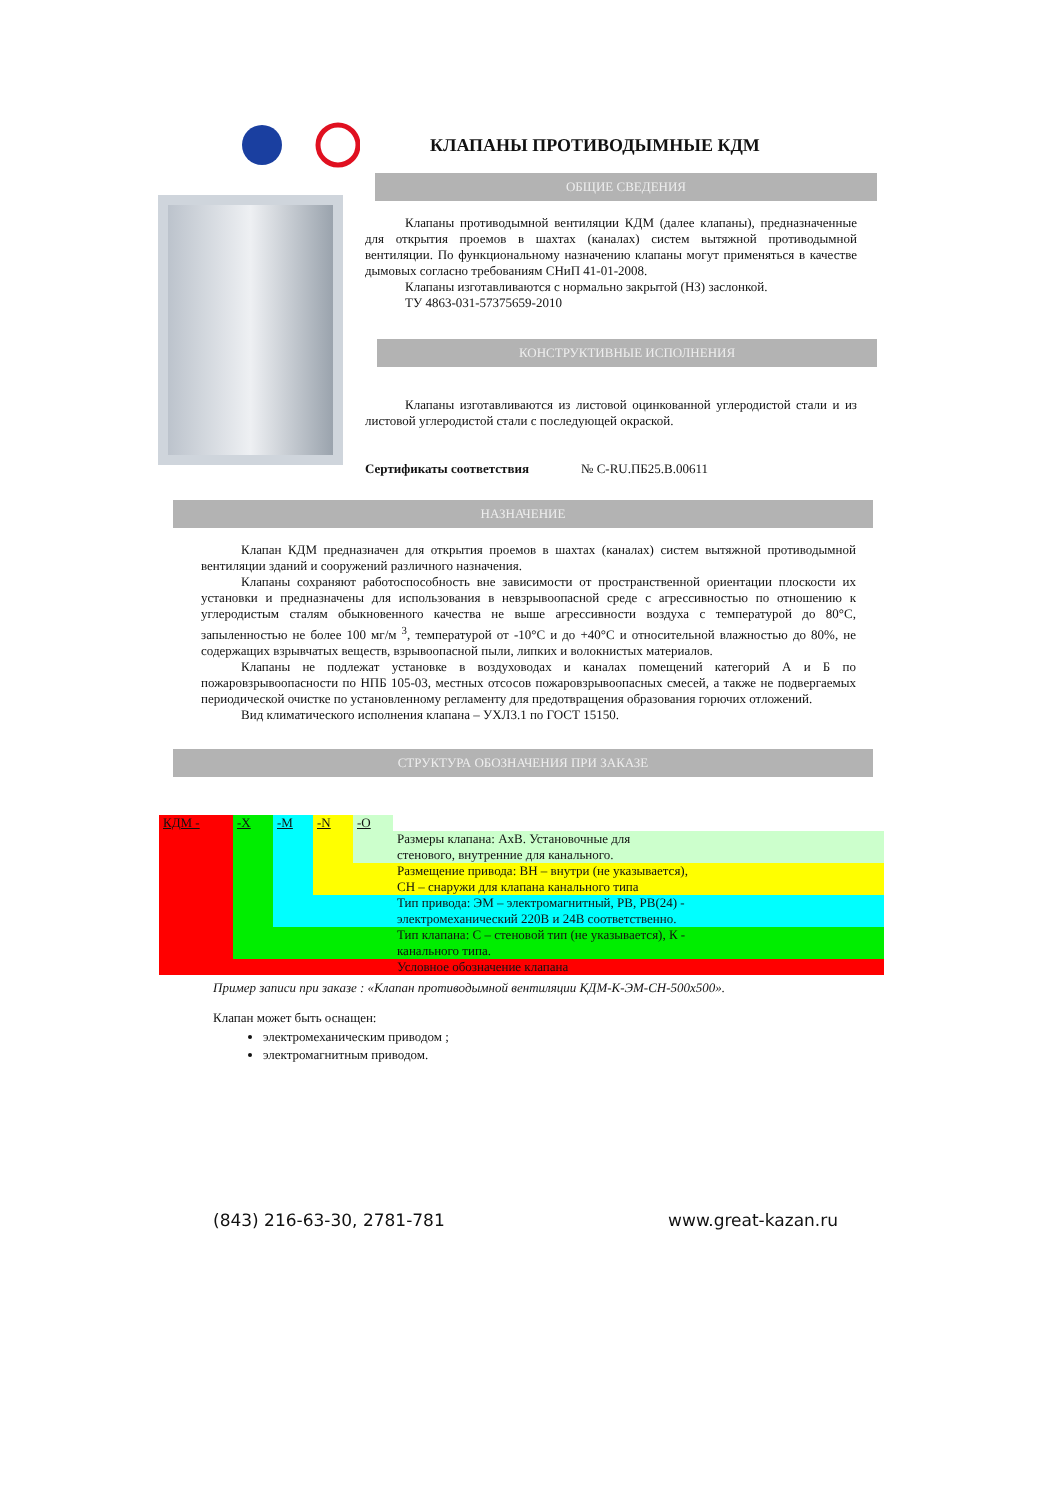КЛАПАНЫ ПРОТИВОДЫМНЫЕ КДМ
ОБЩИЕ СВЕДЕНИЯ
Клапаны противодымной вентиляции КДМ (далее клапаны), предназначенные для открытия проемов в шахтах (каналах) систем вытяжной противодымной вентиляции. По функциональному назначению клапаны могут применяться в качестве дымовых согласно требованиям СНиП 41-01-2008.
Клапаны изготавливаются с нормально закрытой (НЗ) заслонкой.
ТУ 4863-031-57375659-2010
КОНСТРУКТИВНЫЕ ИСПОЛНЕНИЯ
Клапаны изготавливаются из листовой оцинкованной углеродистой стали и из листовой углеродистой стали с последующей окраской.
Сертификаты соответствия № С-RU.ПБ25.В.00611
НАЗНАЧЕНИЕ
Клапан КДМ предназначен для открытия проемов в шахтах (каналах) систем вытяжной противодымной вентиляции зданий и сооружений различного назначения.
Клапаны сохраняют работоспособность вне зависимости от пространственной ориентации плоскости их установки и предназначены для использования в невзрывоопасной среде с агрессивностью по отношению к углеродистым сталям обыкновенного качества не выше агрессивности воздуха с температурой до 80°С, запыленностью не более 100 мг/м <sup>3</sup>, температурой от -10°С и до +40°С и относительной влажностью до 80%, не содержащих взрывчатых веществ, взрывоопасной пыли, липких и волокнистых материалов.
Клапаны не подлежат установке в воздуховодах и каналах помещений категорий А и Б по пожаровзрывоопасности по НПБ 105-03, местных отсосов пожаровзрывоопасных смесей, а также не подвергаемых периодической очистке по установленному регламенту для предотвращения образования горючих отложений.
Вид климатического исполнения клапана – УХЛ3.1 по ГОСТ 15150.
СТРУКТУРА ОБОЗНАЧЕНИЯ ПРИ ЗАКАЗЕ
| КДМ - | -Х | -М | -N | -О | |
| | | | | | Размеры клапана: АхВ. Установочные для |
| | | | | | стенового, внутренние для канального. |
| | | | | Размещение привода: ВН – внутри (не указывается), | |
| | | | | СН – снаружи для клапана канального типа | |
| | | | Тип привода: ЭМ – электромагнитный, РВ, РВ(24) - | | |
| | | | электромеханический 220В и 24В соответственно. | | |
| | | Тип клапана: С – стеновой тип (не указывается), К - | | | |
| | | канального типа. | | | |
| | Условное обозначение клапана | | | | |
Пример записи при заказе : «Клапан противодымной вентиляции КДМ-К-ЭМ-СН-500х500».
Клапан может быть оснащен:
электромеханическим приводом ;
электромагнитным приводом.
(843) 216-63-30, 2781-781 www.great-kazan.ru